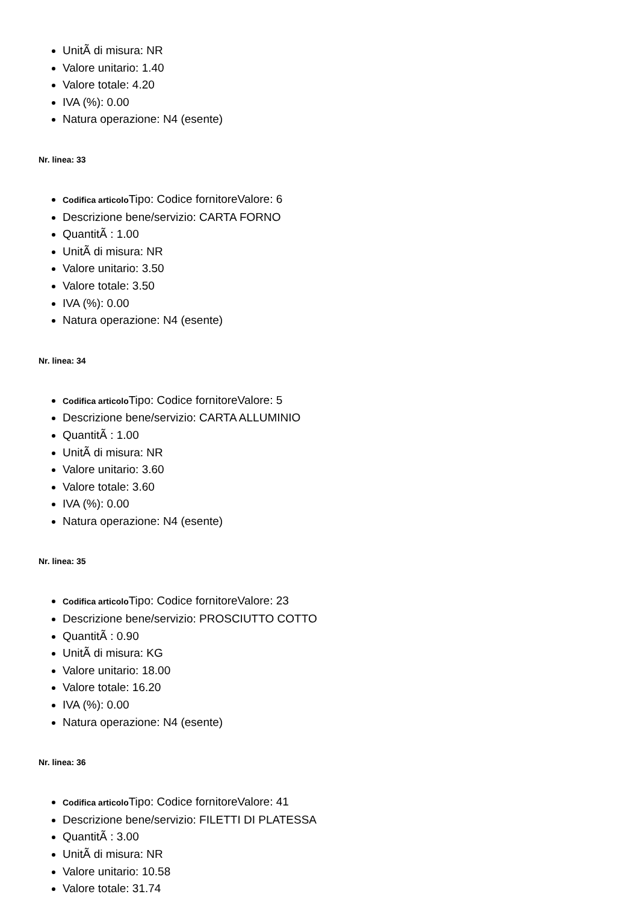UnitÃ di misura: NR
Valore unitario: 1.40
Valore totale: 4.20
IVA (%): 0.00
Natura operazione: N4 (esente)
Nr. linea: 33
Codifica articolo Tipo: Codice fornitoreValore: 6
Descrizione bene/servizio: CARTA FORNO
QuantitÃ : 1.00
UnitÃ di misura: NR
Valore unitario: 3.50
Valore totale: 3.50
IVA (%): 0.00
Natura operazione: N4 (esente)
Nr. linea: 34
Codifica articolo Tipo: Codice fornitoreValore: 5
Descrizione bene/servizio: CARTA ALLUMINIO
QuantitÃ : 1.00
UnitÃ di misura: NR
Valore unitario: 3.60
Valore totale: 3.60
IVA (%): 0.00
Natura operazione: N4 (esente)
Nr. linea: 35
Codifica articolo Tipo: Codice fornitoreValore: 23
Descrizione bene/servizio: PROSCIUTTO COTTO
QuantitÃ : 0.90
UnitÃ di misura: KG
Valore unitario: 18.00
Valore totale: 16.20
IVA (%): 0.00
Natura operazione: N4 (esente)
Nr. linea: 36
Codifica articolo Tipo: Codice fornitoreValore: 41
Descrizione bene/servizio: FILETTI DI PLATESSA
QuantitÃ : 3.00
UnitÃ di misura: NR
Valore unitario: 10.58
Valore totale: 31.74